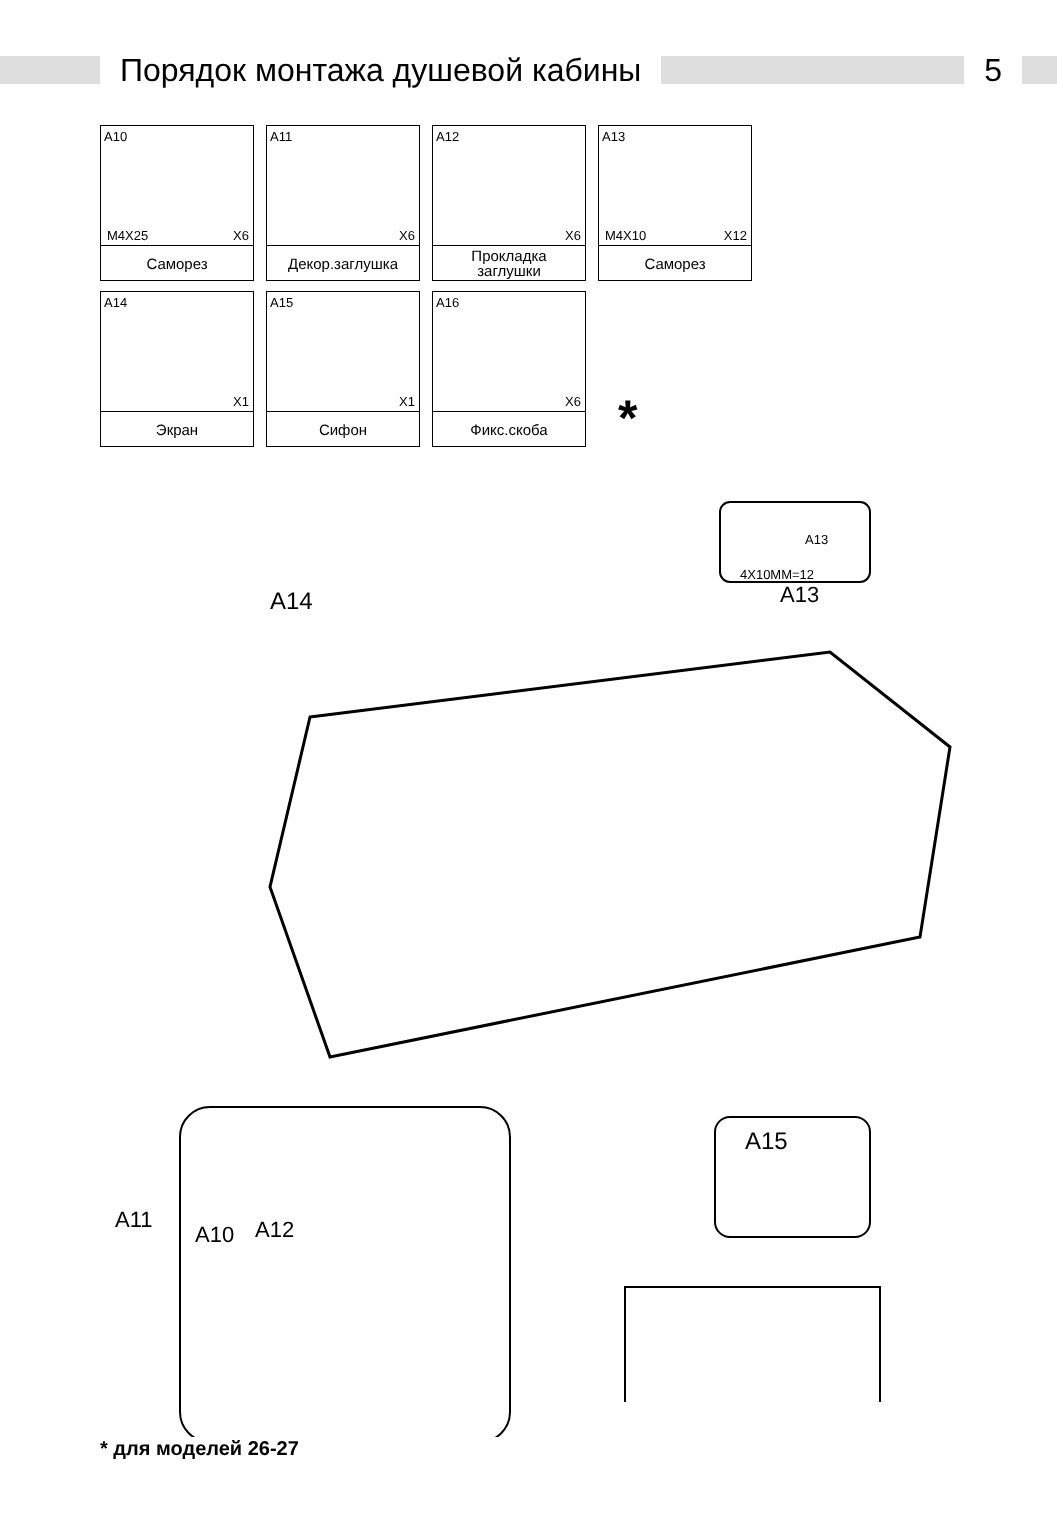Порядок монтажа душевой кабины 5
A10
M4X25 X6
Саморез
A11
X6
Декор.заглушка
A12
X6
Прокладка
заглушки
A13
M4X10 X12
Саморез
A14
X1
Экран
A15
X1
Сифон
A16
X6
Фикс.скоба
*
4X10MM=12
A13
A14 A13
A11
A10 A12
A15
* для моделей 26-27